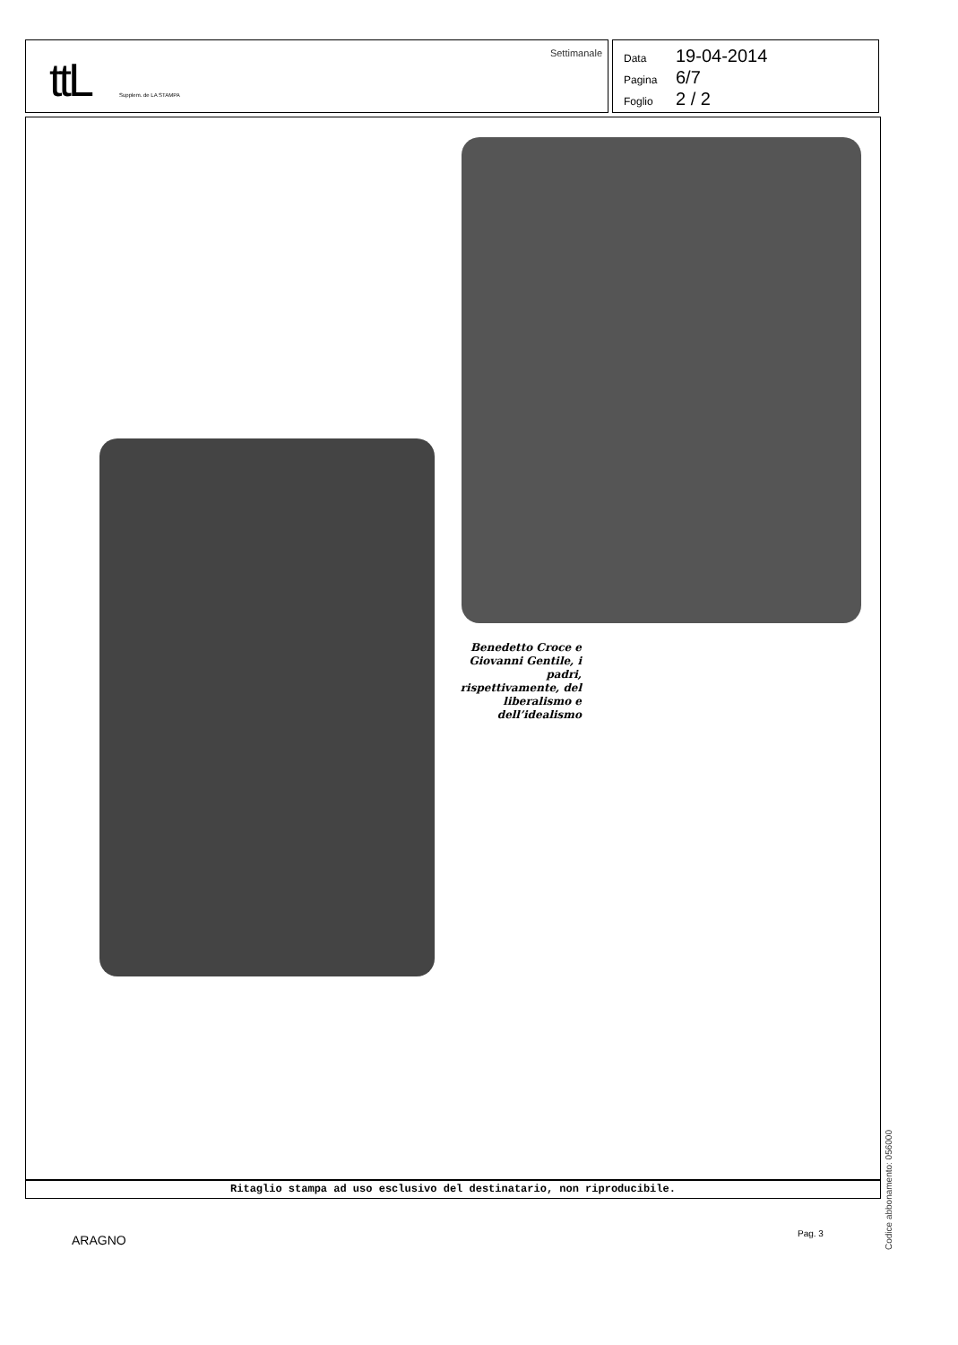ttL Supplem. de LA STAMPA
Settimanale
Data 19-04-2014
Pagina 6/7
Foglio 2 / 2
Benedetto Croce e Giovanni Gentile, i padri, rispettivamente, del liberalismo e dell’idealismo
Ritaglio stampa ad uso esclusivo del destinatario, non riproducibile.
Codice abbonamento: 056000
ARAGNO Pag. 3